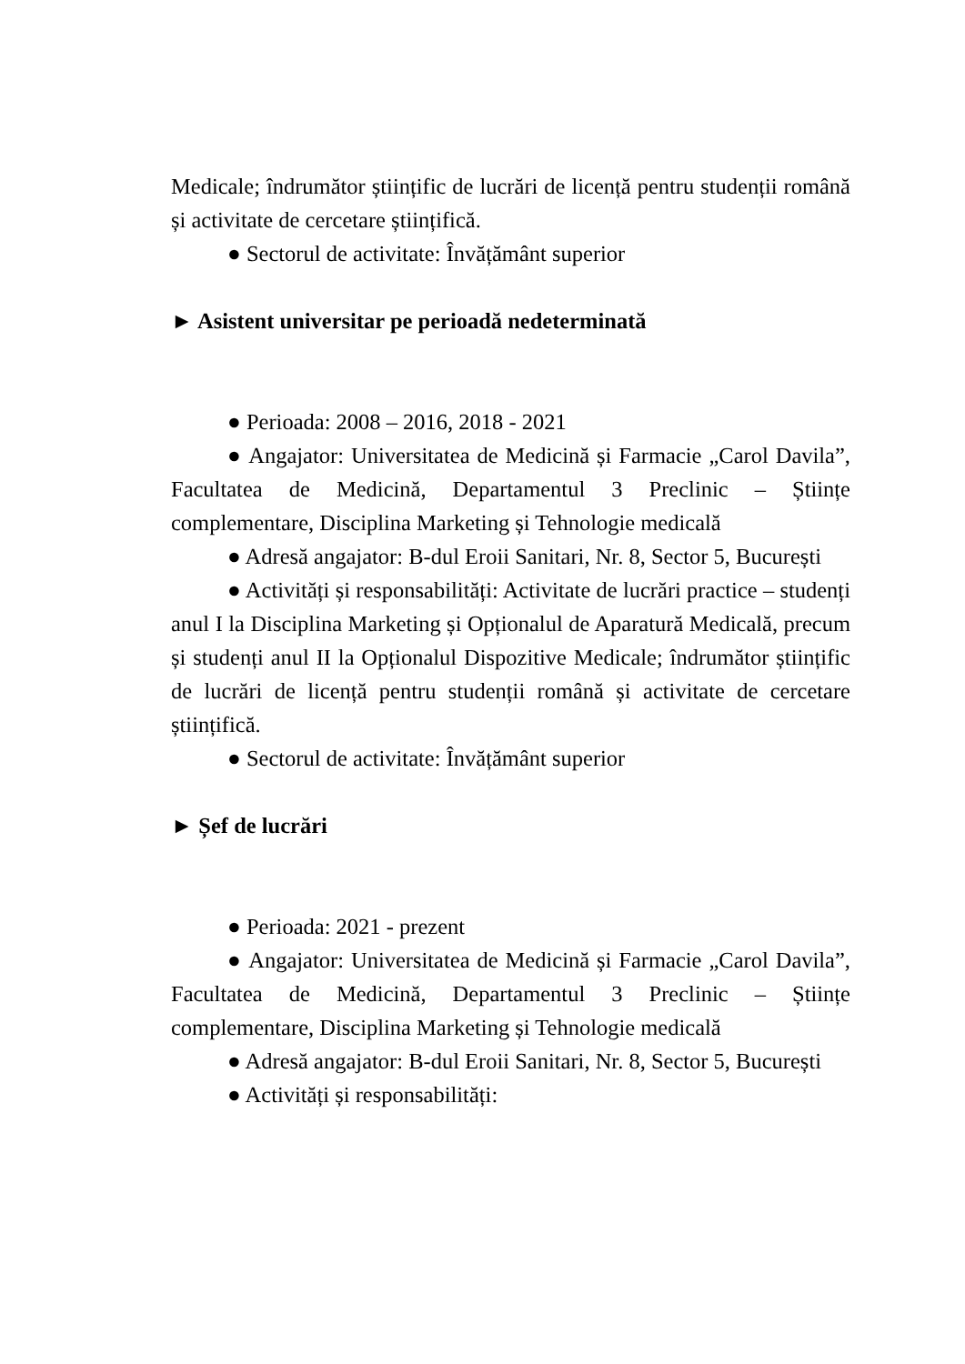Medicale; îndrumător științific de lucrări de licență pentru studenții română și activitate de cercetare științifică.
● Sectorul de activitate: Învățământ superior
► Asistent universitar pe perioadă nedeterminată
● Perioada: 2008 – 2016, 2018 - 2021
● Angajator: Universitatea de Medicină și Farmacie „Carol Davila”, Facultatea de Medicină, Departamentul 3 Preclinic – Științe complementare, Disciplina Marketing și Tehnologie medicală
● Adresă angajator: B-dul Eroii Sanitari, Nr. 8, Sector 5, București
● Activități și responsabilități: Activitate de lucrări practice – studenți anul I la Disciplina Marketing și Opționalul de Aparatură Medicală, precum și studenți anul II la Opționalul Dispozitive Medicale; îndrumător științific de lucrări de licență pentru studenții română și activitate de cercetare științifică.
● Sectorul de activitate: Învățământ superior
► Șef de lucrări
● Perioada: 2021 - prezent
● Angajator: Universitatea de Medicină și Farmacie „Carol Davila”, Facultatea de Medicină, Departamentul 3 Preclinic – Științe complementare, Disciplina Marketing și Tehnologie medicală
● Adresă angajator: B-dul Eroii Sanitari, Nr. 8, Sector 5, București
● Activități și responsabilități: